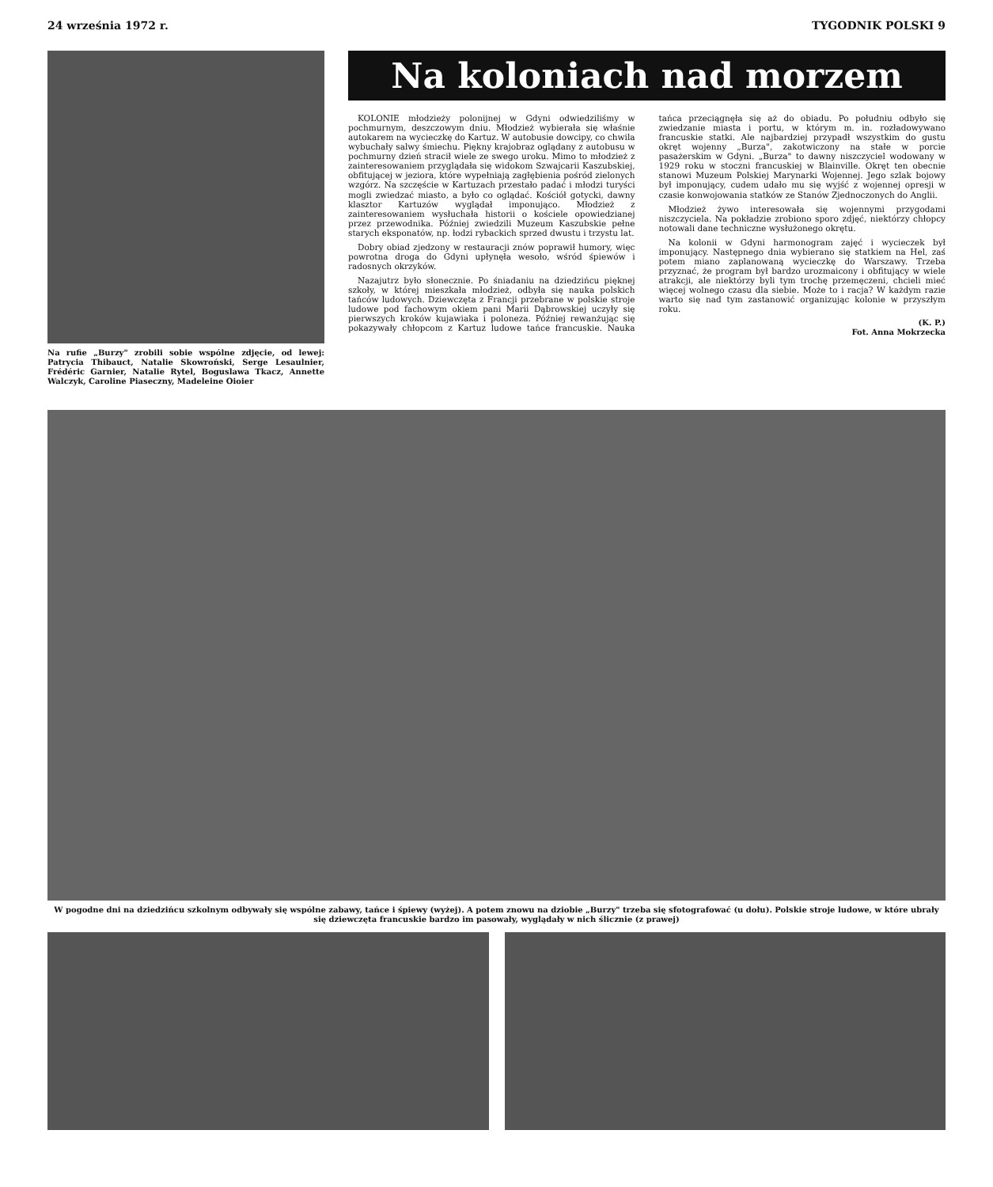24 września 1972 r. TYGODNIK POLSKI 9
Na rufie „Burzy" zrobili sobie wspólne zdjęcie, od lewej: Patrycia Thibauct, Natalie Skowroński, Serge Lesaulnier, Frédéric Garnier, Natalie Rytel, Boguslawa Tkacz, Annette Walczyk, Caroline Piaseczny, Madeleine Oioier
Na koloniach nad morzem
KOLONIE młodzieży polonijnej w Gdyni odwiedziliśmy w pochmurnym, deszczowym dniu. Młodzież wybierała się właśnie autokarem na wycieczkę do Kartuz. W autobusie dowcipy, co chwila wybuchały salwy śmiechu. Piękny krajobraz oglądany z autobusu w pochmurny dzień stracił wiele ze swego uroku. Mimo to młodzież z zainteresowaniem przyglądała się widokom Szwajcarii Kaszubskiej, obfitującej w jeziora, które wypełniają zagłębienia pośród zielonych wzgórz. Na szczęście w Kartuzach przestało padać i młodzi turyści mogli zwiedzać miasto, a było co oglądać. Kościół gotycki, dawny klasztor Kartuzów wyglądał imponująco. Młodzież z zainteresowaniem wysłuchała historii o kościele opowiedzianej przez przewodnika. Później zwiedzili Muzeum Kaszubskie pełne starych eksponatów, np. łodzi rybackich sprzed dwustu i trzystu lat.
Dobry obiad zjedzony w restauracji znów poprawił humory, więc powrotna droga do Gdyni upłynęła wesoło, wśród śpiewów i radosnych okrzyków.
Nazajutrz było słonecznie. Po śniadaniu na dziedzińcu pięknej szkoły, w której mieszkała młodzież, odbyła się nauka polskich tańców ludowych. Dziewczęta z Francji przebrane w polskie stroje ludowe pod fachowym okiem pani Marii Dąbrowskiej uczyły się pierwszych kroków kujawiaka i poloneza. Później rewanżując się pokazywały chłopcom z Kartuz ludowe tańce francuskie. Nauka tańca przeciągnęła się aż do obiadu. Po południu odbyło się zwiedzanie miasta i portu, w którym m. in. rozładowywano francuskie statki. Ale najbardziej przypadł wszystkim do gustu okręt wojenny „Burza", zakotwiczony na stałe w porcie pasażerskim w Gdyni. „Burza" to dawny niszczyciel wodowany w 1929 roku w stoczni francuskiej w Blainville. Okręt ten obecnie stanowi Muzeum Polskiej Marynarki Wojennej. Jego szlak bojowy był imponujący, cudem udało mu się wyjść z wojennej opresji w czasie konwojowania statków ze Stanów Zjednoczonych do Anglii.
Młodzież żywo interesowała się wojennymi przygodami niszczyciela. Na pokładzie zrobiono sporo zdjęć, niektórzy chłopcy notowali dane techniczne wysłużonego okrętu.
Na kolonii w Gdyni harmonogram zajęć i wycieczek był imponujący. Następnego dnia wybierano się statkiem na Hel, zaś potem miano zaplanowaną wycieczkę do Warszawy. Trzeba przyznać, że program był bardzo urozmaicony i obfitujący w wiele atrakcji, ale niektórzy byli tym trochę przemęczeni, chcieli mieć więcej wolnego czasu dla siebie. Może to i racja? W każdym razie warto się nad tym zastanowić organizując kolonie w przyszłym roku.
(K. P.)
Fot. Anna Mokrzecka
W pogodne dni na dziedzińcu szkolnym odbywały się wspólne zabawy, tańce i śpiewy (wyżej). A potem znowu na dziobie „Burzy" trzeba się sfotografować (u dołu). Polskie stroje ludowe, w które ubrały się dziewczęta francuskie bardzo im pasowały, wyglądały w nich ślicznie (z prawej)